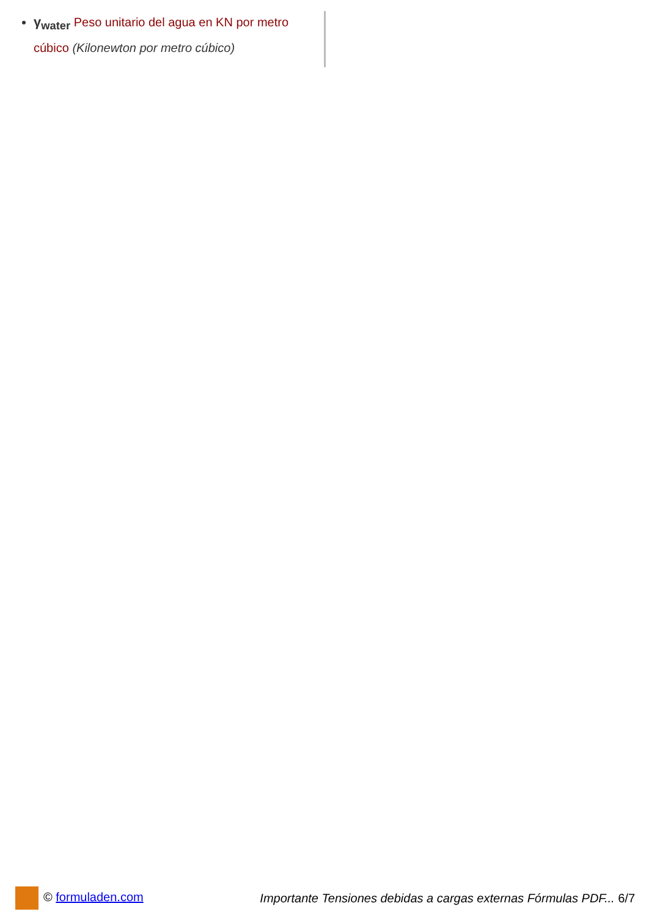γ<sub>water</sub> Peso unitario del agua en KN por metro cúbico (Kilonewton por metro cúbico)
© formuladen.com
Importante Tensiones debidas a cargas externas Fórmulas PDF... 6/7